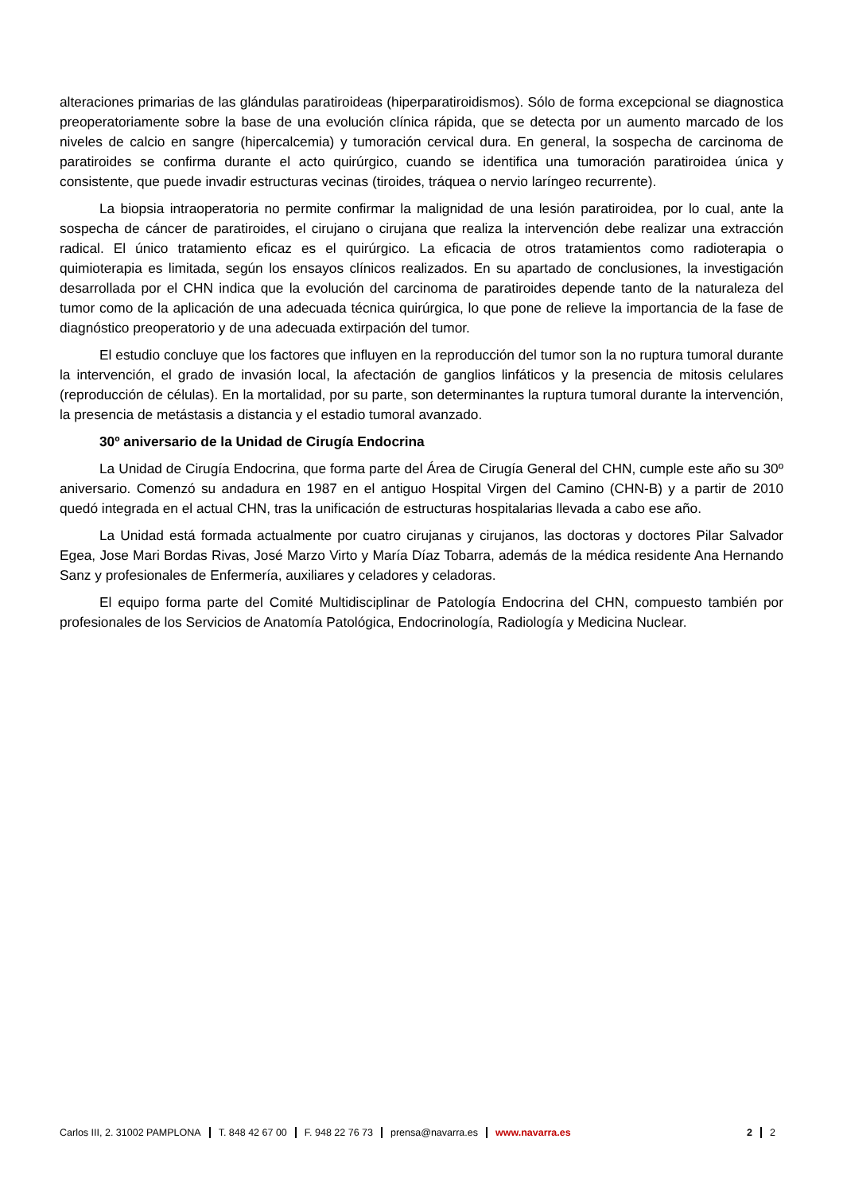alteraciones primarias de las glándulas paratiroideas (hiperparatiroidismos). Sólo de forma excepcional se diagnostica preoperatoriamente sobre la base de una evolución clínica rápida, que se detecta por un aumento marcado de los niveles de calcio en sangre (hipercalcemia) y tumoración cervical dura. En general, la sospecha de carcinoma de paratiroides se confirma durante el acto quirúrgico, cuando se identifica una tumoración paratiroidea única y consistente, que puede invadir estructuras vecinas (tiroides, tráquea o nervio laríngeo recurrente).
La biopsia intraoperatoria no permite confirmar la malignidad de una lesión paratiroidea, por lo cual, ante la sospecha de cáncer de paratiroides, el cirujano o cirujana que realiza la intervención debe realizar una extracción radical. El único tratamiento eficaz es el quirúrgico. La eficacia de otros tratamientos como radioterapia o quimioterapia es limitada, según los ensayos clínicos realizados. En su apartado de conclusiones, la investigación desarrollada por el CHN indica que la evolución del carcinoma de paratiroides depende tanto de la naturaleza del tumor como de la aplicación de una adecuada técnica quirúrgica, lo que pone de relieve la importancia de la fase de diagnóstico preoperatorio y de una adecuada extirpación del tumor.
El estudio concluye que los factores que influyen en la reproducción del tumor son la no ruptura tumoral durante la intervención, el grado de invasión local, la afectación de ganglios linfáticos y la presencia de mitosis celulares (reproducción de células). En la mortalidad, por su parte, son determinantes la ruptura tumoral durante la intervención, la presencia de metástasis a distancia y el estadio tumoral avanzado.
30º aniversario de la Unidad de Cirugía Endocrina
La Unidad de Cirugía Endocrina, que forma parte del Área de Cirugía General del CHN, cumple este año su 30º aniversario. Comenzó su andadura en 1987 en el antiguo Hospital Virgen del Camino (CHN-B) y a partir de 2010 quedó integrada en el actual CHN, tras la unificación de estructuras hospitalarias llevada a cabo ese año.
La Unidad está formada actualmente por cuatro cirujanas y cirujanos, las doctoras y doctores Pilar Salvador Egea, Jose Mari Bordas Rivas, José Marzo Virto y María Díaz Tobarra, además de la médica residente Ana Hernando Sanz y profesionales de Enfermería, auxiliares y celadores y celadoras.
El equipo forma parte del Comité Multidisciplinar de Patología Endocrina del CHN, compuesto también por profesionales de los Servicios de Anatomía Patológica, Endocrinología, Radiología y Medicina Nuclear.
Carlos III, 2. 31002 PAMPLONA T. 848 42 67 00 F. 948 22 76 73 prensa@navarra.es www.navarra.es 2 2